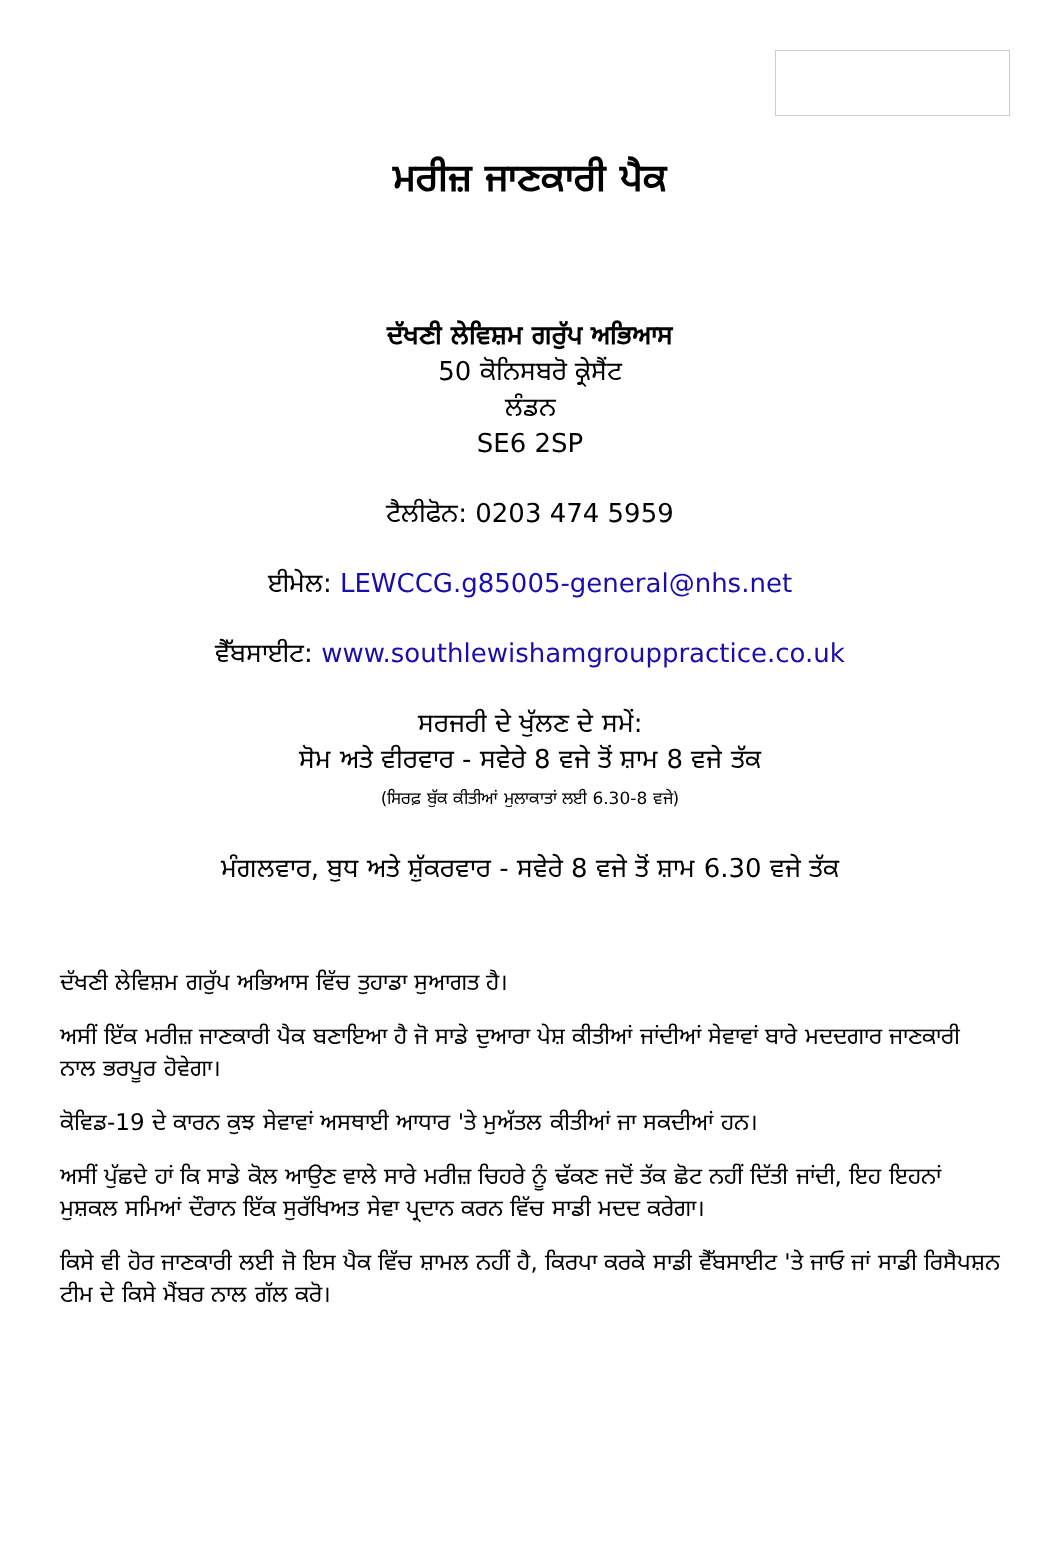ਮਰੀਜ਼ ਜਾਣਕਾਰੀ ਪੈਕ
ਦੱਖਣੀ ਲੇਵਿਸ਼ਮ ਗਰੁੱਪ ਅਭਿਆਸ
50 ਕੋਨਿਸਬਰੋ ਕ੍ਰੇਸੈਂਟ
ਲੰਡਨ
SE6 2SP
ਟੈਲੀਫੋਨ: 0203 474 5959
ਈਮੇਲ: LEWCCG.g85005-general@nhs.net
ਵੈੱਬਸਾਈਟ: www.southlewishamgrouppractice.co.uk
ਸਰਜਰੀ ਦੇ ਖੁੱਲਣ ਦੇ ਸਮੇਂ:
ਸੋਮ ਅਤੇ ਵੀਰਵਾਰ - ਸਵੇਰੇ 8 ਵਜੇ ਤੋਂ ਸ਼ਾਮ 8 ਵਜੇ ਤੱਕ
(ਸਿਰਫ਼ ਬੁੱਕ ਕੀਤੀਆਂ ਮੁਲਾਕਾਤਾਂ ਲਈ 6.30-8 ਵਜੇ)
ਮੰਗਲਵਾਰ, ਬੁਧ ਅਤੇ ਸ਼ੁੱਕਰਵਾਰ - ਸਵੇਰੇ 8 ਵਜੇ ਤੋਂ ਸ਼ਾਮ 6.30 ਵਜੇ ਤੱਕ
ਦੱਖਣੀ ਲੇਵਿਸ਼ਮ ਗਰੁੱਪ ਅਭਿਆਸ ਵਿੱਚ ਤੁਹਾਡਾ ਸੁਆਗਤ ਹੈ।
ਅਸੀਂ ਇੱਕ ਮਰੀਜ਼ ਜਾਣਕਾਰੀ ਪੈਕ ਬਣਾਇਆ ਹੈ ਜੋ ਸਾਡੇ ਦੁਆਰਾ ਪੇਸ਼ ਕੀਤੀਆਂ ਜਾਂਦੀਆਂ ਸੇਵਾਵਾਂ ਬਾਰੇ ਮਦਦਗਾਰ ਜਾਣਕਾਰੀ ਨਾਲ ਭਰਪੂਰ ਹੋਵੇਗਾ।
ਕੋਵਿਡ-19 ਦੇ ਕਾਰਨ ਕੁਝ ਸੇਵਾਵਾਂ ਅਸਥਾਈ ਆਧਾਰ 'ਤੇ ਮੁਅੱਤਲ ਕੀਤੀਆਂ ਜਾ ਸਕਦੀਆਂ ਹਨ।
ਅਸੀਂ ਪੁੱਛਦੇ ਹਾਂ ਕਿ ਸਾਡੇ ਕੋਲ ਆਉਣ ਵਾਲੇ ਸਾਰੇ ਮਰੀਜ਼ ਚਿਹਰੇ ਨੂੰ ਢੱਕਣ ਜਦੋਂ ਤੱਕ ਛੋਟ ਨਹੀਂ ਦਿੱਤੀ ਜਾਂਦੀ, ਇਹ ਇਹਨਾਂ ਮੁਸ਼ਕਲ ਸਮਿਆਂ ਦੌਰਾਨ ਇੱਕ ਸੁਰੱਖਿਅਤ ਸੇਵਾ ਪ੍ਰਦਾਨ ਕਰਨ ਵਿੱਚ ਸਾਡੀ ਮਦਦ ਕਰੇਗਾ।
ਕਿਸੇ ਵੀ ਹੋਰ ਜਾਣਕਾਰੀ ਲਈ ਜੋ ਇਸ ਪੈਕ ਵਿੱਚ ਸ਼ਾਮਲ ਨਹੀਂ ਹੈ, ਕਿਰਪਾ ਕਰਕੇ ਸਾਡੀ ਵੈੱਬਸਾਈਟ 'ਤੇ ਜਾਓ ਜਾਂ ਸਾਡੀ ਰਿਸੈਪਸ਼ਨ ਟੀਮ ਦੇ ਕਿਸੇ ਮੈਂਬਰ ਨਾਲ ਗੱਲ ਕਰੋ।